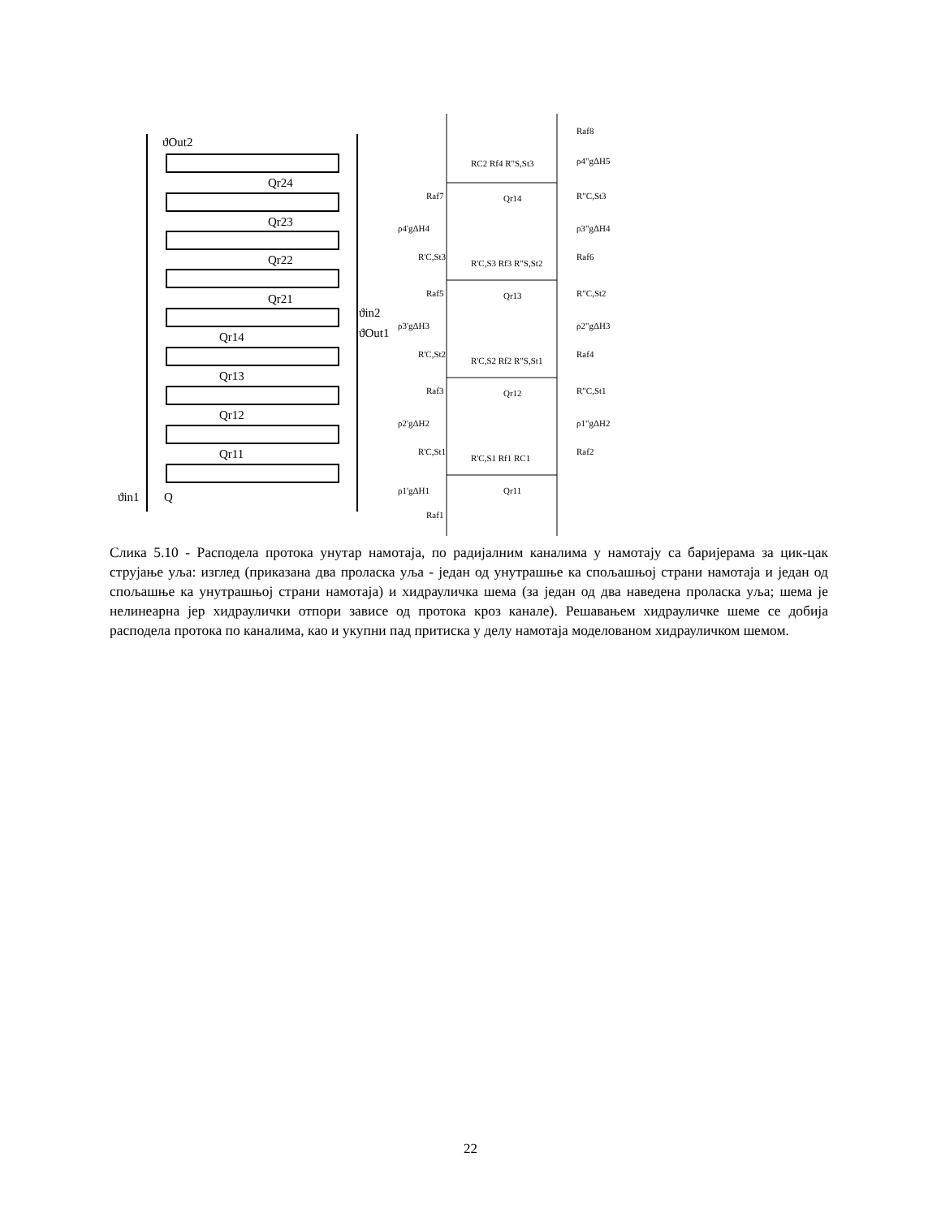ϑOut2
Qr24
Qr23
Qr22
Qr21
ϑin2
ϑOut1
Qr14
Qr13
Qr12
Qr11
ϑin1
Q
Raf8
ρ4"gΔH5
RC2 Rf4 R"S,St3
Qr14
Raf7
R"C,St3
ρ4'gΔH4
ρ3"gΔH4
R'C,St3
R'C,S3 Rf3 R"S,St2
Raf6
Raf5
Qr13
R"C,St2
ρ3'gΔH3
ρ2"gΔH3
R'C,St2
R'C,S2 Rf2 R"S,St1
Raf4
Raf3
Qr12
R"C,St1
ρ2'gΔH2
ρ1"gΔH2
R'C,St1
R'C,S1 Rf1 RC1
Raf2
ρ1'gΔH1
Qr11
Raf1
Слика 5.10 - Расподела протока унутар намотаја, по радијалним каналима у намотају са баријерама за цик-цак струјање уља: изглед (приказана два проласка уља - један од унутрашње ка спољашњој страни намотаја и један од спољашње ка унутрашњој страни намотаја) и хидрауличка шема (за један од два наведена проласка уља; шема је нелинеарна јер хидраулички отпори зависе од протока кроз канале). Решавањем хидрауличке шеме се добија расподела протока по каналима, као и укупни пад притиска у делу намотаја моделованом хидрауличком шемом.
22